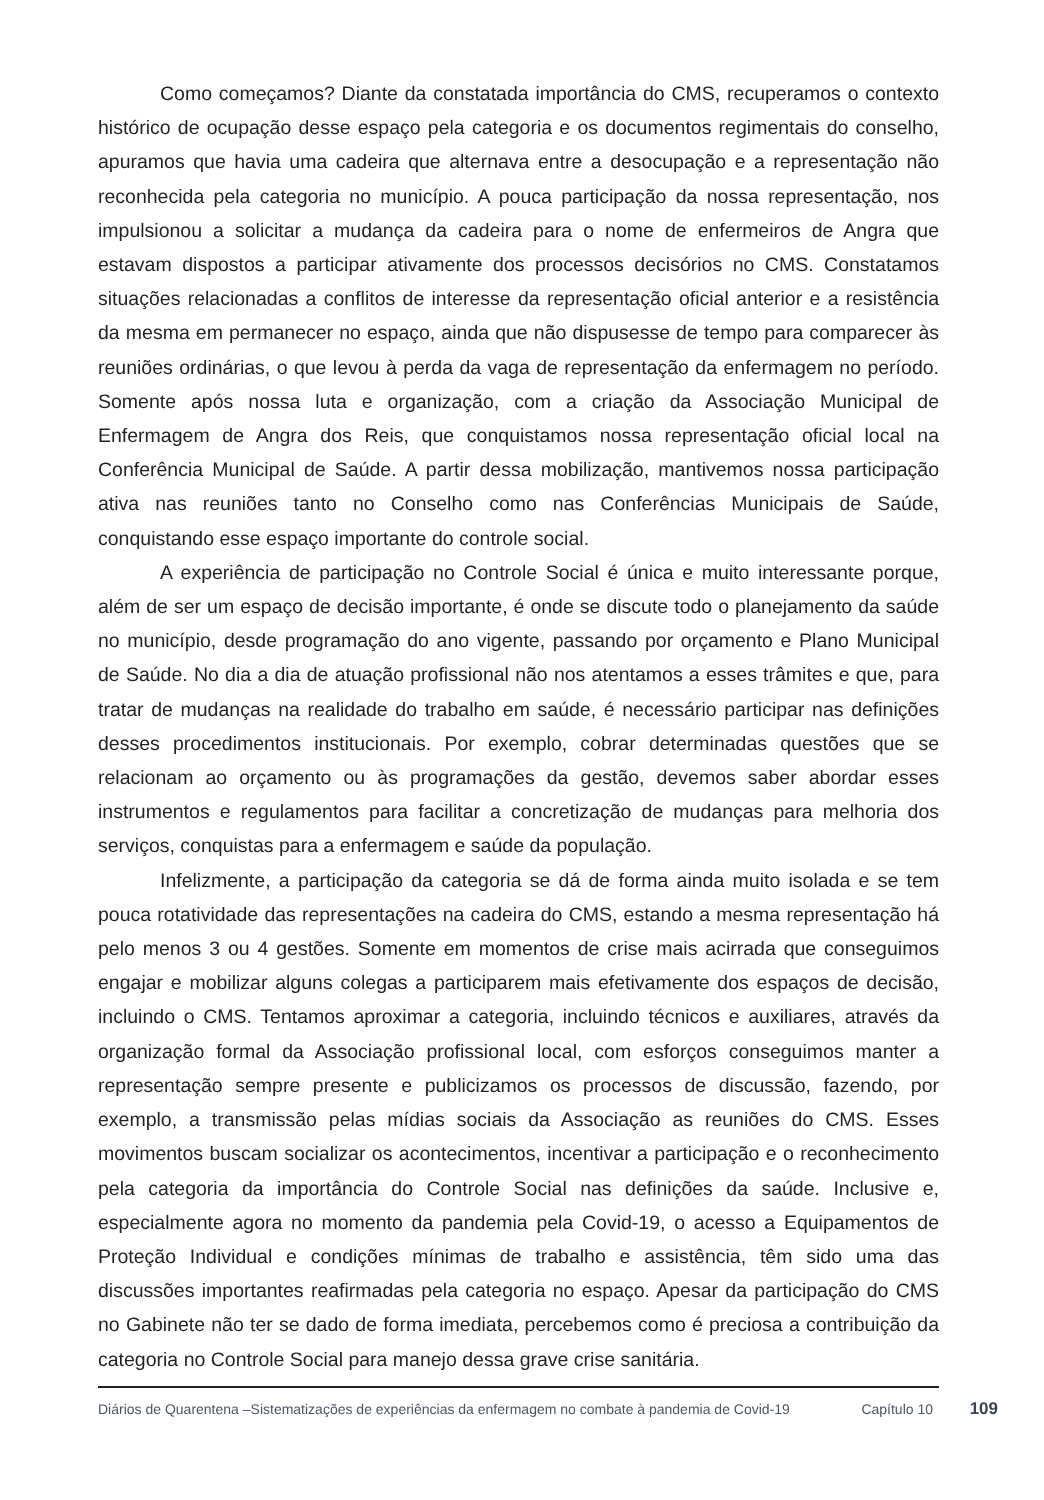Como começamos? Diante da constatada importância do CMS, recuperamos o contexto histórico de ocupação desse espaço pela categoria e os documentos regimentais do conselho, apuramos que havia uma cadeira que alternava entre a desocupação e a representação não reconhecida pela categoria no município. A pouca participação da nossa representação, nos impulsionou a solicitar a mudança da cadeira para o nome de enfermeiros de Angra que estavam dispostos a participar ativamente dos processos decisórios no CMS. Constatamos situações relacionadas a conflitos de interesse da representação oficial anterior e a resistência da mesma em permanecer no espaço, ainda que não dispusesse de tempo para comparecer às reuniões ordinárias, o que levou à perda da vaga de representação da enfermagem no período. Somente após nossa luta e organização, com a criação da Associação Municipal de Enfermagem de Angra dos Reis, que conquistamos nossa representação oficial local na Conferência Municipal de Saúde. A partir dessa mobilização, mantivemos nossa participação ativa nas reuniões tanto no Conselho como nas Conferências Municipais de Saúde, conquistando esse espaço importante do controle social.
A experiência de participação no Controle Social é única e muito interessante porque, além de ser um espaço de decisão importante, é onde se discute todo o planejamento da saúde no município, desde programação do ano vigente, passando por orçamento e Plano Municipal de Saúde. No dia a dia de atuação profissional não nos atentamos a esses trâmites e que, para tratar de mudanças na realidade do trabalho em saúde, é necessário participar nas definições desses procedimentos institucionais. Por exemplo, cobrar determinadas questões que se relacionam ao orçamento ou às programações da gestão, devemos saber abordar esses instrumentos e regulamentos para facilitar a concretização de mudanças para melhoria dos serviços, conquistas para a enfermagem e saúde da população.
Infelizmente, a participação da categoria se dá de forma ainda muito isolada e se tem pouca rotatividade das representações na cadeira do CMS, estando a mesma representação há pelo menos 3 ou 4 gestões. Somente em momentos de crise mais acirrada que conseguimos engajar e mobilizar alguns colegas a participarem mais efetivamente dos espaços de decisão, incluindo o CMS. Tentamos aproximar a categoria, incluindo técnicos e auxiliares, através da organização formal da Associação profissional local, com esforços conseguimos manter a representação sempre presente e publicizamos os processos de discussão, fazendo, por exemplo, a transmissão pelas mídias sociais da Associação as reuniões do CMS. Esses movimentos buscam socializar os acontecimentos, incentivar a participação e o reconhecimento pela categoria da importância do Controle Social nas definições da saúde. Inclusive e, especialmente agora no momento da pandemia pela Covid-19, o acesso a Equipamentos de Proteção Individual e condições mínimas de trabalho e assistência, têm sido uma das discussões importantes reafirmadas pela categoria no espaço. Apesar da participação do CMS no Gabinete não ter se dado de forma imediata, percebemos como é preciosa a contribuição da categoria no Controle Social para manejo dessa grave crise sanitária.
Diários de Quarentena –Sistematizações de experiências da enfermagem no combate à pandemia de Covid-19
Capítulo 10
109